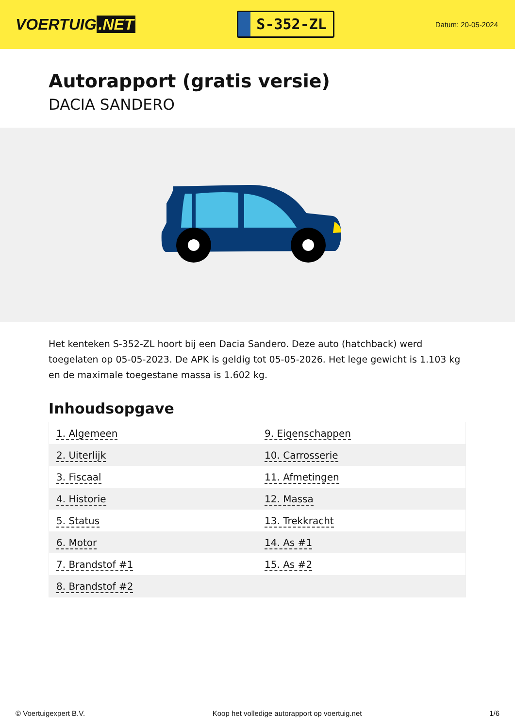VOERTUIG.NET
S-352-ZL
Datum: 20-05-2024
Autorapport (gratis versie)
DACIA SANDERO
Het kenteken S-352-ZL hoort bij een Dacia Sandero. Deze auto (hatchback) werd toegelaten op 05-05-2023. De APK is geldig tot 05-05-2026. Het lege gewicht is 1.103 kg en de maximale toegestane massa is 1.602 kg.
Inhoudsopgave
| 1. Algemeen | 9. Eigenschappen |
| 2. Uiterlijk | 10. Carrosserie |
| 3. Fiscaal | 11. Afmetingen |
| 4. Historie | 12. Massa |
| 5. Status | 13. Trekkracht |
| 6. Motor | 14. As #1 |
| 7. Brandstof #1 | 15. As #2 |
| 8. Brandstof #2 | |
© Voertuigexpert B.V. Koop het volledige autorapport op voertuig.net 1/6